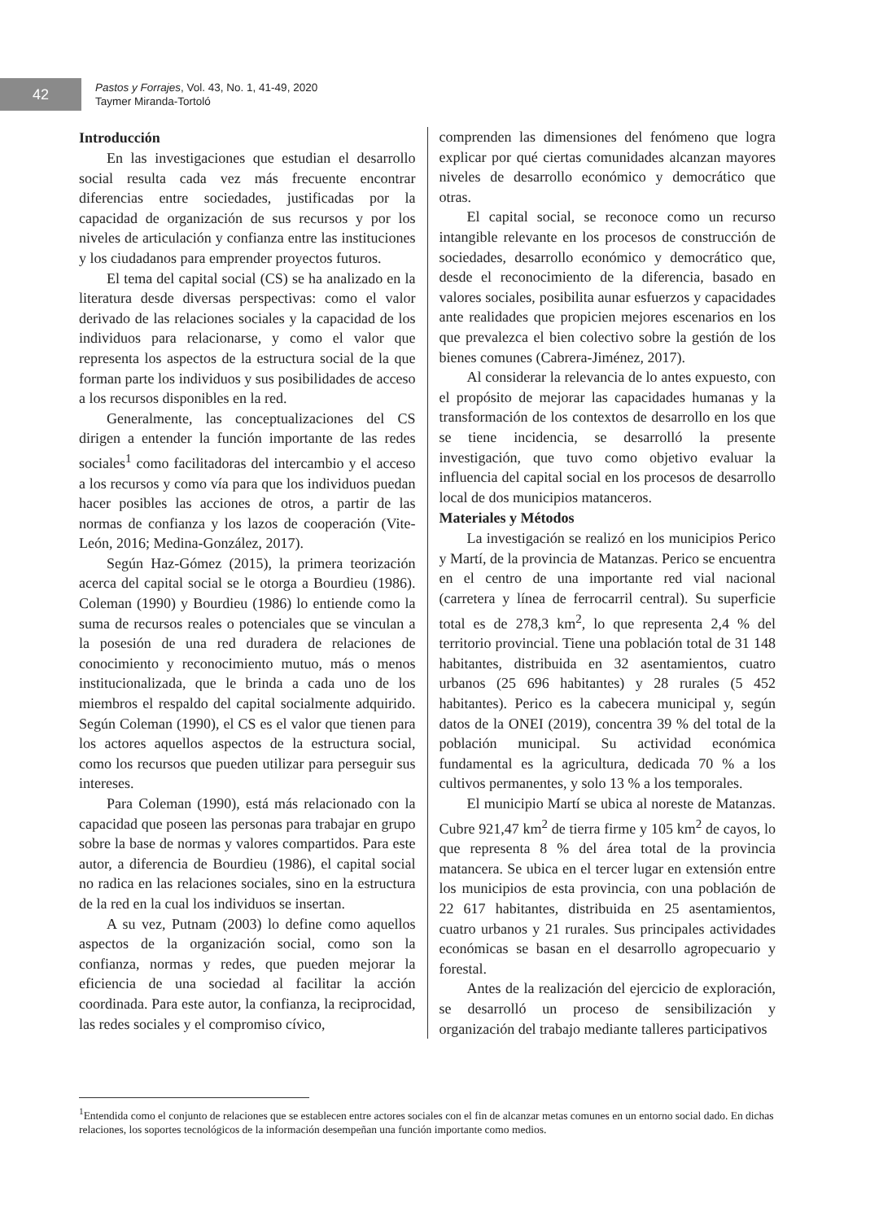42
Pastos y Forrajes, Vol. 43, No. 1, 41-49, 2020
Taymer Miranda-Tortoló
Introducción
En las investigaciones que estudian el desarrollo social resulta cada vez más frecuente encontrar diferencias entre sociedades, justificadas por la capacidad de organización de sus recursos y por los niveles de articulación y confianza entre las instituciones y los ciudadanos para emprender proyectos futuros.
El tema del capital social (CS) se ha analizado en la literatura desde diversas perspectivas: como el valor derivado de las relaciones sociales y la capacidad de los individuos para relacionarse, y como el valor que representa los aspectos de la estructura social de la que forman parte los individuos y sus posibilidades de acceso a los recursos disponibles en la red.
Generalmente, las conceptualizaciones del CS dirigen a entender la función importante de las redes sociales<sup>1</sup> como facilitadoras del intercambio y el acceso a los recursos y como vía para que los individuos puedan hacer posibles las acciones de otros, a partir de las normas de confianza y los lazos de cooperación (Vite-León, 2016; Medina-González, 2017).
Según Haz-Gómez (2015), la primera teorización acerca del capital social se le otorga a Bourdieu (1986). Coleman (1990) y Bourdieu (1986) lo entiende como la suma de recursos reales o potenciales que se vinculan a la posesión de una red duradera de relaciones de conocimiento y reconocimiento mutuo, más o menos institucionalizada, que le brinda a cada uno de los miembros el respaldo del capital socialmente adquirido. Según Coleman (1990), el CS es el valor que tienen para los actores aquellos aspectos de la estructura social, como los recursos que pueden utilizar para perseguir sus intereses.
Para Coleman (1990), está más relacionado con la capacidad que poseen las personas para trabajar en grupo sobre la base de normas y valores compartidos. Para este autor, a diferencia de Bourdieu (1986), el capital social no radica en las relaciones sociales, sino en la estructura de la red en la cual los individuos se insertan.
A su vez, Putnam (2003) lo define como aquellos aspectos de la organización social, como son la confianza, normas y redes, que pueden mejorar la eficiencia de una sociedad al facilitar la acción coordinada. Para este autor, la confianza, la reciprocidad, las redes sociales y el compromiso cívico,
comprenden las dimensiones del fenómeno que logra explicar por qué ciertas comunidades alcanzan mayores niveles de desarrollo económico y democrático que otras.
El capital social, se reconoce como un recurso intangible relevante en los procesos de construcción de sociedades, desarrollo económico y democrático que, desde el reconocimiento de la diferencia, basado en valores sociales, posibilita aunar esfuerzos y capacidades ante realidades que propicien mejores escenarios en los que prevalezca el bien colectivo sobre la gestión de los bienes comunes (Cabrera-Jiménez, 2017).
Al considerar la relevancia de lo antes expuesto, con el propósito de mejorar las capacidades humanas y la transformación de los contextos de desarrollo en los que se tiene incidencia, se desarrolló la presente investigación, que tuvo como objetivo evaluar la influencia del capital social en los procesos de desarrollo local de dos municipios matanceros.
Materiales y Métodos
La investigación se realizó en los municipios Perico y Martí, de la provincia de Matanzas. Perico se encuentra en el centro de una importante red vial nacional (carretera y línea de ferrocarril central). Su superficie total es de 278,3 km<sup>2</sup>, lo que representa 2,4 % del territorio provincial. Tiene una población total de 31 148 habitantes, distribuida en 32 asentamientos, cuatro urbanos (25 696 habitantes) y 28 rurales (5 452 habitantes). Perico es la cabecera municipal y, según datos de la ONEI (2019), concentra 39 % del total de la población municipal. Su actividad económica fundamental es la agricultura, dedicada 70 % a los cultivos permanentes, y solo 13 % a los temporales.
El municipio Martí se ubica al noreste de Matanzas. Cubre 921,47 km<sup>2</sup> de tierra firme y 105 km<sup>2</sup> de cayos, lo que representa 8 % del área total de la provincia matancera. Se ubica en el tercer lugar en extensión entre los municipios de esta provincia, con una población de 22 617 habitantes, distribuida en 25 asentamientos, cuatro urbanos y 21 rurales. Sus principales actividades económicas se basan en el desarrollo agropecuario y forestal.
Antes de la realización del ejercicio de exploración, se desarrolló un proceso de sensibilización y organización del trabajo mediante talleres participativos
<sup>1</sup> Entendida como el conjunto de relaciones que se establecen entre actores sociales con el fin de alcanzar metas comunes en un entorno social dado. En dichas relaciones, los soportes tecnológicos de la información desempeñan una función importante como medios.